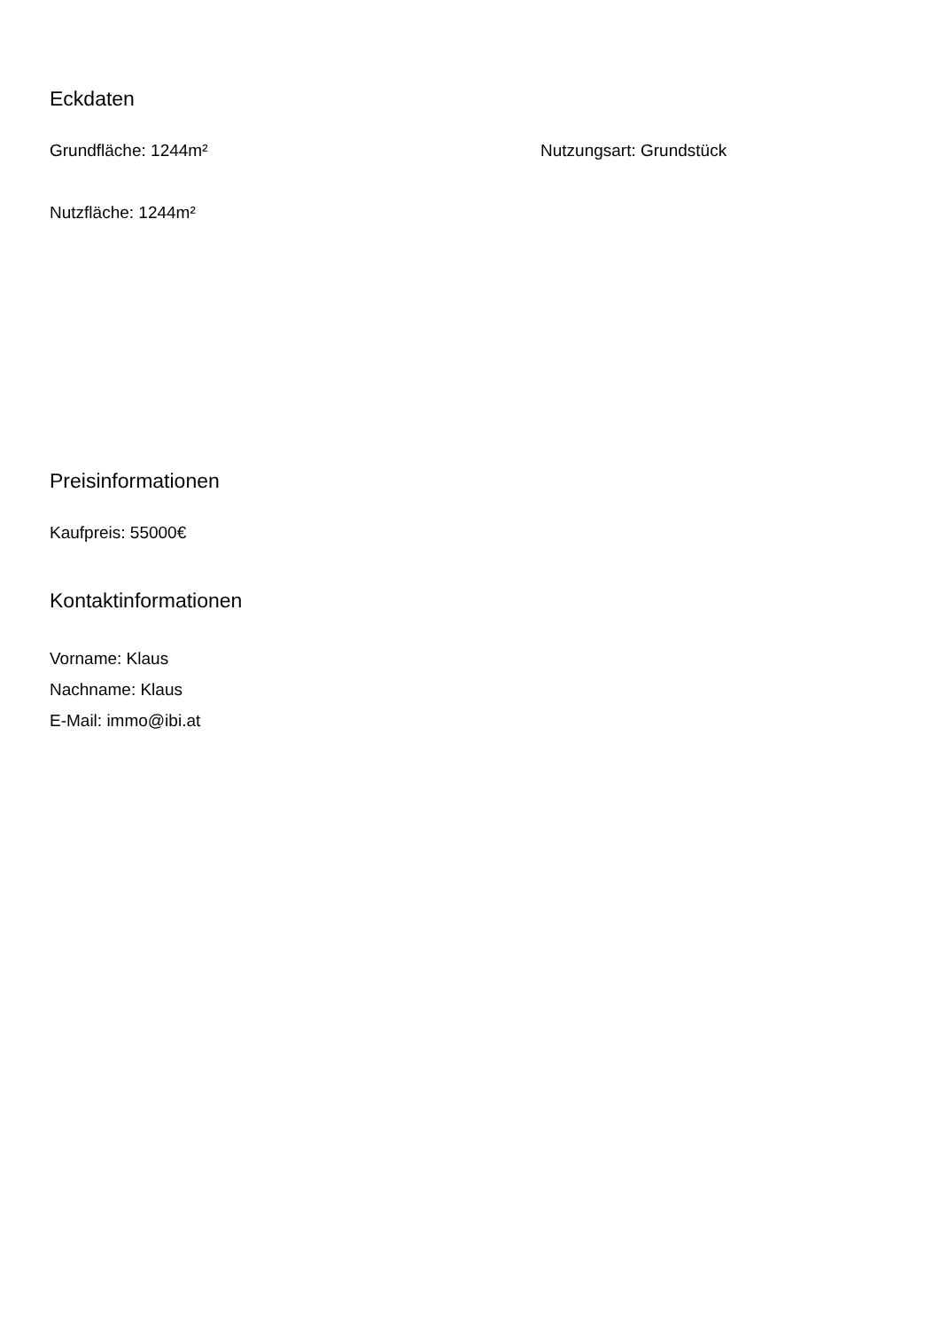Eckdaten
Grundfläche: 1244m² Nutzungsart: Grundstück
Nutzfläche: 1244m²
Preisinformationen
Kaufpreis: 55000€
Kontaktinformationen
Vorname: Klaus
Nachname: Klaus
E-Mail: immo@ibi.at